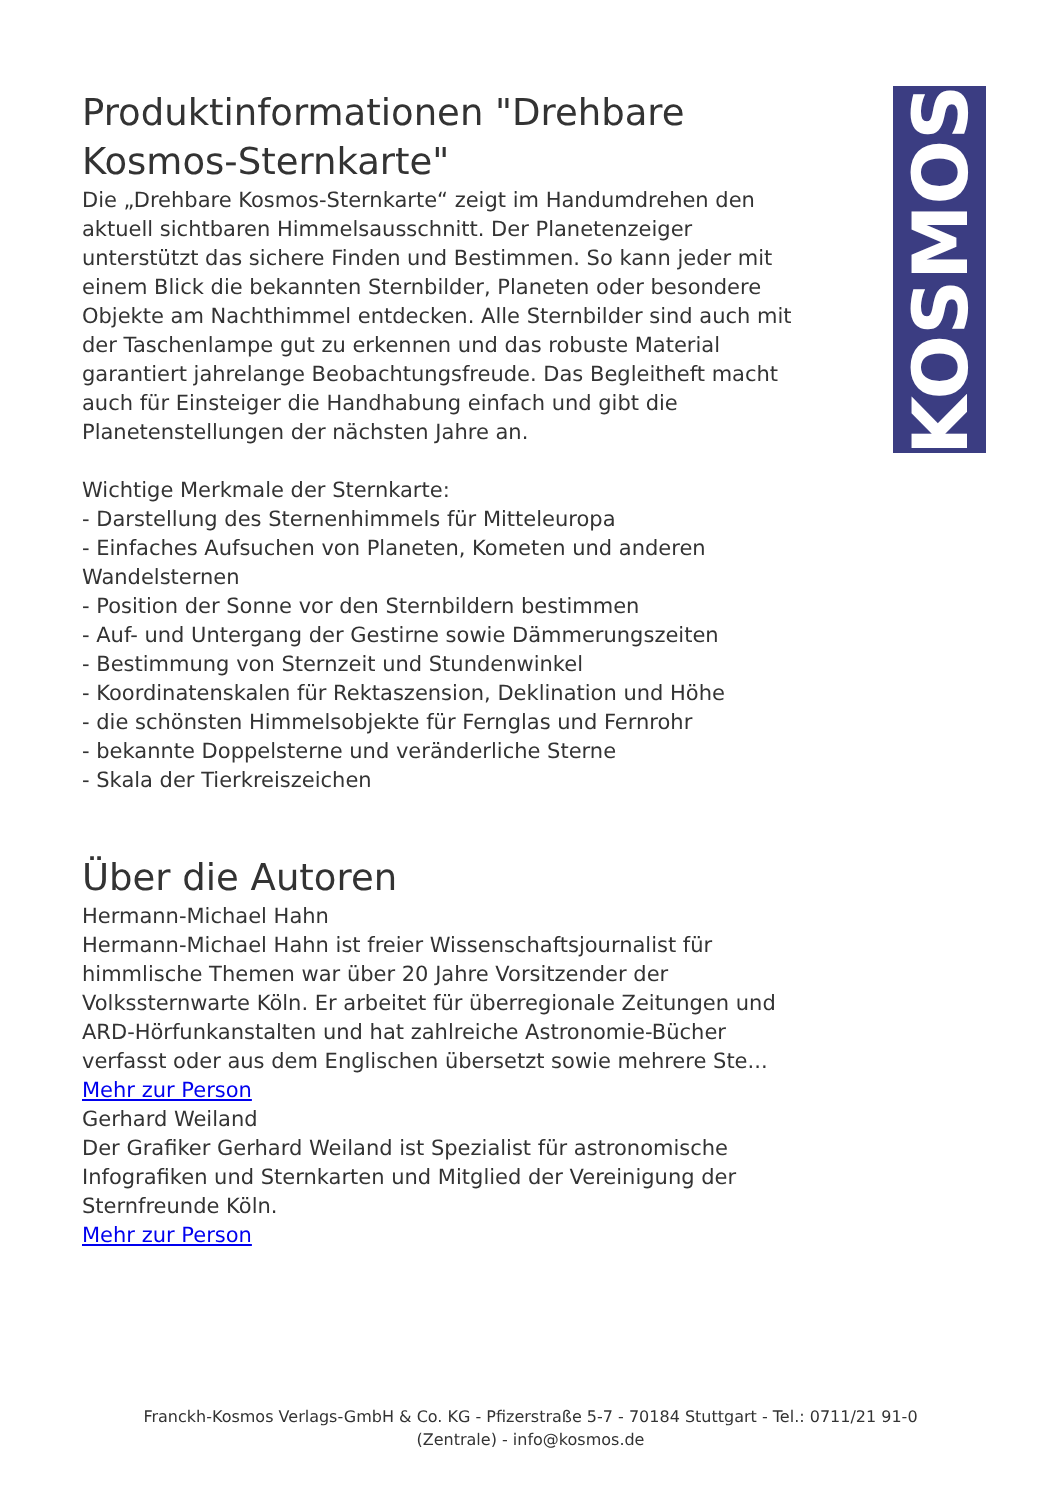KOSMOS
Produktinformationen "Drehbare Kosmos-Sternkarte"
Die „Drehbare Kosmos-Sternkarte“ zeigt im Handumdrehen den aktuell sichtbaren Himmelsausschnitt. Der Planetenzeiger unterstützt das sichere Finden und Bestimmen. So kann jeder mit einem Blick die bekannten Sternbilder, Planeten oder besondere Objekte am Nachthimmel entdecken. Alle Sternbilder sind auch mit der Taschenlampe gut zu erkennen und das robuste Material garantiert jahrelange Beobachtungsfreude. Das Begleitheft macht auch für Einsteiger die Handhabung einfach und gibt die Planetenstellungen der nächsten Jahre an.
Wichtige Merkmale der Sternkarte:
- Darstellung des Sternenhimmels für Mitteleuropa
- Einfaches Aufsuchen von Planeten, Kometen und anderen Wandelsternen
- Position der Sonne vor den Sternbildern bestimmen
- Auf- und Untergang der Gestirne sowie Dämmerungszeiten
- Bestimmung von Sternzeit und Stundenwinkel
- Koordinatenskalen für Rektaszension, Deklination und Höhe
- die schönsten Himmelsobjekte für Fernglas und Fernrohr
- bekannte Doppelsterne und veränderliche Sterne
- Skala der Tierkreiszeichen
Über die Autoren
Hermann-Michael Hahn
Hermann-Michael Hahn ist freier Wissenschaftsjournalist für himmlische Themen war über 20 Jahre Vorsitzender der Volkssternwarte Köln. Er arbeitet für überregionale Zeitungen und ARD-Hörfunkanstalten und hat zahlreiche Astronomie-Bücher verfasst oder aus dem Englischen übersetzt sowie mehrere Ste...
Mehr zur Person
Gerhard Weiland
Der Grafiker Gerhard Weiland ist Spezialist für astronomische Infografiken und Sternkarten und Mitglied der Vereinigung der Sternfreunde Köln.
Mehr zur Person
Franckh-Kosmos Verlags-GmbH & Co. KG - Pfizerstraße 5-7 - 70184 Stuttgart - Tel.: 0711/21 91-0
(Zentrale) - info@kosmos.de